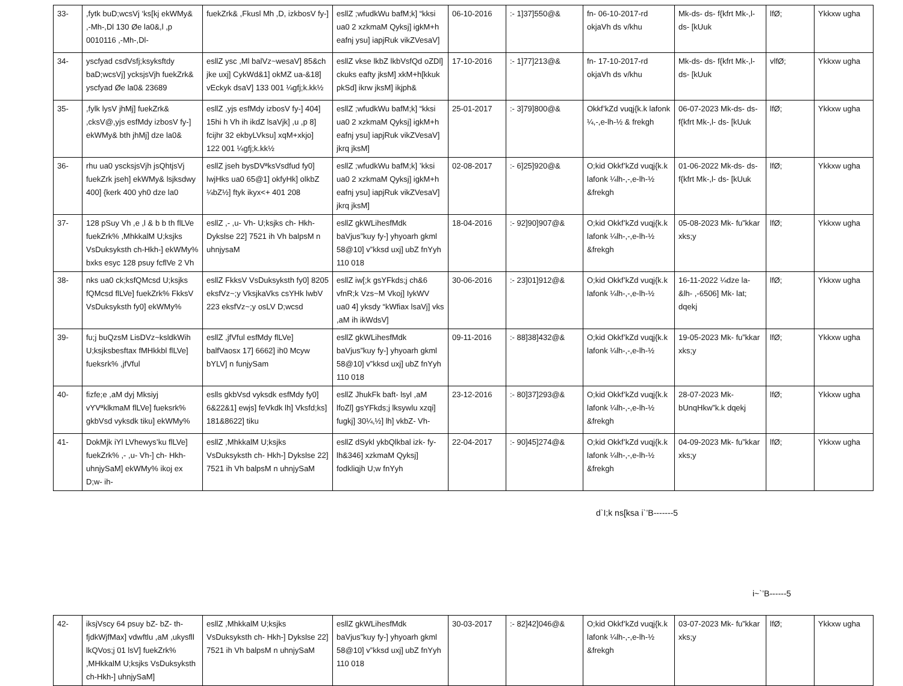| 33- | ,fytk buD;wcsVj ‘ks[kj ekWMy& ,-Mh-,Dl 130 Øe la0&,l ,p 0010116 ,-Mh-,Dl- | fuekZrk& ,Fkusl Mh ,D, izkbosV fy-] | esllZ ;wfudkWu bafM;k] “kksi ua0 2 xzkmaM Qyksj] igkM+h eafnj ysu] iapjRuk vikZVesaV] | 06-10-2016 | :- 1]37]550@& | fn- 06-10-2017-rd okjaVh ds v/khu | Mk-ds- ds- f{kfrt Mk-,l- ds- [kUuk | lfØ; | Ykkxw ugha |
| 34- | yscfyad csdVsfj;ksyksftdy baD;wcsVj] ycksjsVjh fuekZrk& yscfyad Øe la0& 23689 | esllZ ysc ,Ml balVz~wesaV] 85&ch jke uxj] CykWd&1] okMZ ua-&18] vEckyk dsaV] 133 001 ¼gfj;k.kk½ | esllZ vkse lkbZ lkbVsfQd oZDl] ckuks eafty jksM] xkM+h[kkuk pkSd] ikrw jksM] ikjph& | 17-10-2016 | :- 1]77]213@& | fn- 17-10-2017-rd okjaVh ds v/khu | Mk-ds- ds- f{kfrt Mk-,l- ds- [kUuk | vlfØ; | Ykkxw ugha |
| 35- | ,fylk lysV jhMj] fuekZrk& ,cksV@,yjs esfMdy izbosV fy-] ekWMy& bth jhMj] dze la0& | esllZ ,yjs esfMdy izbosV fy-] 404] 15hi h Vh ih ikdZ lsaVjk] ,u ,p 8] fcijhr 32 ekbyLVksu] xqM+xkjo] 122 001 ¼gfj;k.kk½ | esllZ ;wfudkWu bafM;k] “kksi ua0 2 xzkmaM Qyksj] igkM+h eafnj ysu] iapjRuk vikZVesaV] jkrq jksM] | 25-01-2017 | :- 3]79]800@& | Okkf’kZd vuqj{k.k lafonk ¼,-,e-lh-½ & frekgh | 06-07-2023 Mk-ds- ds- f{kfrt Mk-,l- ds- [kUuk | lfØ; | Ykkxw ugha |
| 36- | rhu ua0 yscksjsVjh jsQhtjsVj fuekZrk jseh] ekWMy& lsjksdwy 400] {kerk 400 yh0 dze la0 | esllZ jseh bysDVªksVsdfud fy0] lwjHks ua0 65@1] okfyHk] olkbZ ¼bZ½] ftyk ikyx<+ 401 208 | esllZ ;wfudkWu bafM;k] ’kksi ua0 2 xzkmaM Qyksj] igkM+h eafnj ysu] iapjRuk vikZVesaV] jkrq jksM] | 02-08-2017 | :- 6]25]920@& | O;kid Okkf’kZd vuqj{k.k lafonk ¼lh-,-,e-lh-½ &frekgh | 01-06-2022 Mk-ds- ds- f{kfrt Mk-,l- ds- [kUuk | lfØ; | Ykkxw ugha |
| 37- | 128 pSuy Vh ,e ,l & b b th flLVe fuekZrk% ,MhkkalM U;ksjks VsDuksyksth ch-Hkh-] ekWMy% bxks esyc 128 psuy fcflVe 2 Vh | esllZ ,- ,u- Vh- U;ksjks ch- Hkh- Dykslse 22] 7521 ih Vh balpsM n uhnjysaM | esllZ gkWLihesfMdk baVjus”kuy fy-] yhyoarh gkml 58@10] v”kksd uxj] ubZ fnYyh 110 018 | 18-04-2016 | :- 92]90]907@& | O;kid Okkf’kZd vuqj{k.k lafonk ¼lh-,-,e-lh-½ &frekgh | 05-08-2023 Mk- fu”kkar xks;y | lfØ; | Ykkxw ugha |
| 38- | nks ua0 ck;ksfQMcsd U;ksjks fQMcsd flLVe] fuekZrk% FkksV VsDuksyksth fy0] ekWMy% | esllZ FkksV VsDuksyksth fy0] 8205 eksfVz~;y VksjkaVks csYHk lwbV 223 eksfVz~;y osLV D;wcsd | esllZ iw[;k gsYFkds;j ch&6 vfnR;k Vzs~M Vkoj] IykWV ua0 4] yksdy “kWfiax lsaVj] vks ,aM ih ikWdsV] | 30-06-2016 | :- 23]01]912@& | O;kid Okkf’kZd vuqj{k.k lafonk ¼lh-,-,e-lh-½ | 16-11-2022 ¼dze la-&lh- ,-6506] Mk- lat; dqekj | lfØ; | Ykkxw ugha |
| 39- | fu;j buQzsM LisDVz~ksldkWih U;ksjksbesftax fMHkkbl flLVe] fueksrk% ,jfVful | esllZ ,jfVful esfMdy flLVe] balfVaosx 17] 6662] ih0 Mcyw bYLV] n funjySam | esllZ gkWLihesfMdk baVjus”kuy fy-] yhyoarh gkml 58@10] v”kksd uxj] ubZ fnYyh 110 018 | 09-11-2016 | :- 88]38]432@& | O;kid Okkf’kZd vuqj{k.k lafonk ¼lh-,-,e-lh-½ | 19-05-2023 Mk- fu”kkar xks;y | lfØ; | Ykkxw ugha |
| 40- | fizfe;e ,aM dyj Mksiyj vYVªklkmaM flLVe] fueksrk% gkbVsd vyksdk tiku] ekWMy% | eslls gkbVsd vyksdk esfMdy fy0] 6&22&1] ewjs] feVkdk lh] Vksfd;ks] 181&8622] tiku | esllZ JhukFk baft- lsyl ,aM lfoZl] gsYFkds;j lksywlu xzqi] fugkj] 30¼,½] lh] vkbZ- Vh- | 23-12-2016 | :- 80]37]293@& | O;kid Okkf’kZd vuqj{k.k lafonk ¼lh-,-,e-lh-½ &frekgh | 28-07-2023 Mk- bUnqHkw”k.k dqekj | lfØ; | Ykkxw ugha |
| 41- | DokMjk iYl LVhewys’ku flLVe] fuekZrk% ,- ,u- Vh-] ch- Hkh- uhnjySaM] ekWMy% ikoj ex D;w- ih- | esllZ ,MhkkalM U;ksjks VsDuksyksth ch- Hkh-] Dykslse 22] 7521 ih Vh balpsM n uhnjySaM | esllZ dSykl ykbQlkbal izk- fy- lh&346] xzkmaM Qyksj] fodkliqjh U;w fnYyh | 22-04-2017 | :- 90]45]274@& | O;kid Okkf’kZd vuqj{k.k lafonk ¼lh-,-,e-lh-½ &frekgh | 04-09-2023 Mk- fu”kkar xks;y | lfØ; | Ykkxw ugha |
d`I;k ns[ksa i`’B-------5
i~`’B------5
| 42- | iksjVscy 64 psuy bZ- bZ- th- fjdkWjfMax] vdwftlu ,aM ,ukysfll lkQVos;j 01 lsV] fuekZrk% ,MHkkalM U;ksjks VsDuksyksth ch-Hkh-] uhnjySaM] | esllZ ,MhkkalM U;ksjks VsDuksyksth ch- Hkh-] Dykslse 22] 7521 ih Vh balpsM n uhnjySaM | esllZ gkWLihesfMdk baVjus”kuy fy-] yhyoarh gkml 58@10] v”kksd uxj] ubZ fnYyh 110 018 | 30-03-2017 | :- 82]42]046@& | O;kid Okkf’kZd vuqj{k.k lafonk ¼lh-,-,e-lh-½ &frekgh | 03-07-2023 Mk- fu”kkar xks;y | lfØ; | Ykkxw ugha |